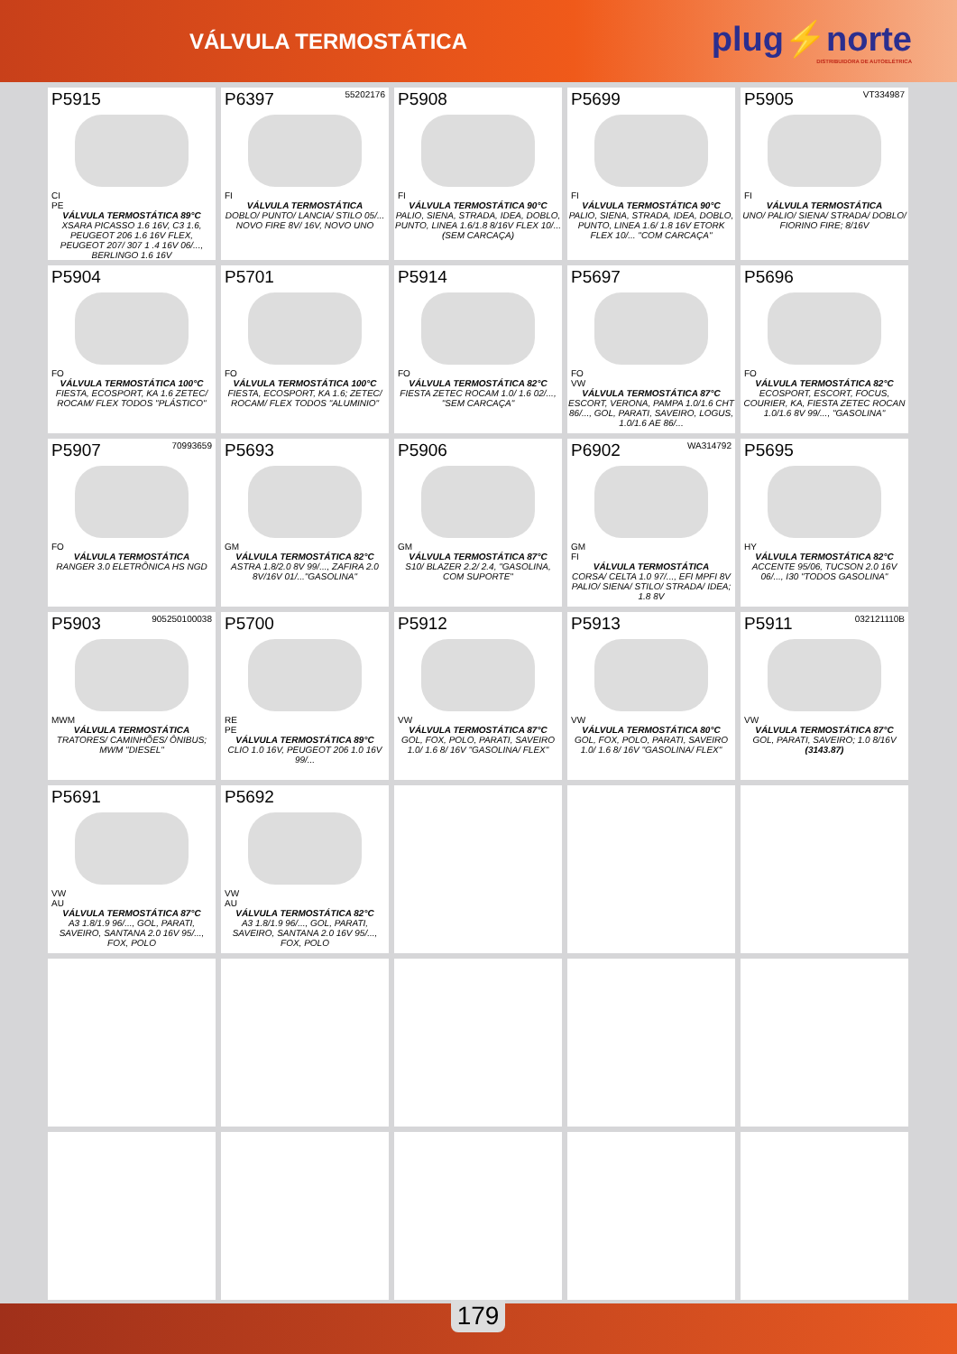VÁLVULA TERMOSTÁTICA
plug⚡norte
DISTRIBUIDORA DE AUTOELÉTRICA
| P5915 CI PE VÁLVULA TERMOSTÁTICA 89°C XSARA PICASSO 1.6 16V, C3 1.6, PEUGEOT 206 1.6 16V FLEX, PEUGEOT 207/ 307 1 .4 16V 06/..., BERLINGO 1.6 16V | P6397 55202176 FI VÁLVULA TERMOSTÁTICA DOBLO/ PUNTO/ LANCIA/ STILO 05/... NOVO FIRE 8V/ 16V, NOVO UNO | P5908 FI VÁLVULA TERMOSTÁTICA 90°C PALIO, SIENA, STRADA, IDEA, DOBLO, PUNTO, LINEA 1.6/1.8 8/16V FLEX 10/... (SEM CARCAÇA) | P5699 FI VÁLVULA TERMOSTÁTICA 90°C PALIO, SIENA, STRADA, IDEA, DOBLO, PUNTO, LINEA 1.6/ 1.8 16V ETORK FLEX 10/... "COM CARCAÇA" | P5905 VT334987 FI VÁLVULA TERMOSTÁTICA UNO/ PALIO/ SIENA/ STRADA/ DOBLO/ FIORINO FIRE; 8/16V |
| P5904 FO VÁLVULA TERMOSTÁTICA 100°C FIESTA, ECOSPORT, KA 1.6 ZETEC/ ROCAM/ FLEX TODOS "PLÁSTICO" | P5701 FO VÁLVULA TERMOSTÁTICA 100°C FIESTA, ECOSPORT, KA 1.6; ZETEC/ ROCAM/ FLEX TODOS "ALUMINIO" | P5914 FO VÁLVULA TERMOSTÁTICA 82°C FIESTA ZETEC ROCAM 1.0/ 1.6 02/..., "SEM CARCAÇA" | P5697 FO VW VÁLVULA TERMOSTÁTICA 87°C ESCORT, VERONA, PAMPA 1.0/1.6 CHT 86/..., GOL, PARATI, SAVEIRO, LOGUS, 1.0/1.6 AE 86/... | P5696 FO VÁLVULA TERMOSTÁTICA 82°C ECOSPORT, ESCORT, FOCUS, COURIER, KA, FIESTA ZETEC ROCAN 1.0/1.6 8V 99/..., "GASOLINA" |
| P5907 70993659 FO VÁLVULA TERMOSTÁTICA RANGER 3.0 ELETRÔNICA HS NGD | P5693 GM VÁLVULA TERMOSTÁTICA 82°C ASTRA 1.8/2.0 8V 99/..., ZAFIRA 2.0 8V/16V 01/..."GASOLINA" | P5906 GM VÁLVULA TERMOSTÁTICA 87°C S10/ BLAZER 2.2/ 2.4, "GASOLINA, COM SUPORTE" | P6902 WA314792 GM FI VÁLVULA TERMOSTÁTICA CORSA/ CELTA 1.0 97/..., EFI MPFI 8V PALIO/ SIENA/ STILO/ STRADA/ IDEA; 1.8 8V | P5695 HY VÁLVULA TERMOSTÁTICA 82°C ACCENTE 95/06, TUCSON 2.0 16V 06/..., I30 "TODOS GASOLINA" |
| P5903 905250100038 MWM VÁLVULA TERMOSTÁTICA TRATORES/ CAMINHÕES/ ÔNIBUS; MWM "DIESEL" | P5700 RE PE VÁLVULA TERMOSTÁTICA 89°C CLIO 1.0 16V, PEUGEOT 206 1.0 16V 99/... | P5912 VW VÁLVULA TERMOSTÁTICA 87°C GOL, FOX, POLO, PARATI, SAVEIRO 1.0/ 1.6 8/ 16V "GASOLINA/ FLEX" | P5913 VW VÁLVULA TERMOSTÁTICA 80°C GOL, FOX, POLO, PARATI, SAVEIRO 1.0/ 1.6 8/ 16V "GASOLINA/ FLEX" | P5911 032121110B VW VÁLVULA TERMOSTÁTICA 87°C GOL, PARATI, SAVEIRO; 1.0 8/16V (3143.87) |
| P5691 VW AU VÁLVULA TERMOSTÁTICA 87°C A3 1.8/1.9 96/..., GOL, PARATI, SAVEIRO, SANTANA 2.0 16V 95/..., FOX, POLO | P5692 VW AU VÁLVULA TERMOSTÁTICA 82°C A3 1.8/1.9 96/..., GOL, PARATI, SAVEIRO, SANTANA 2.0 16V 95/..., FOX, POLO | | | |
179